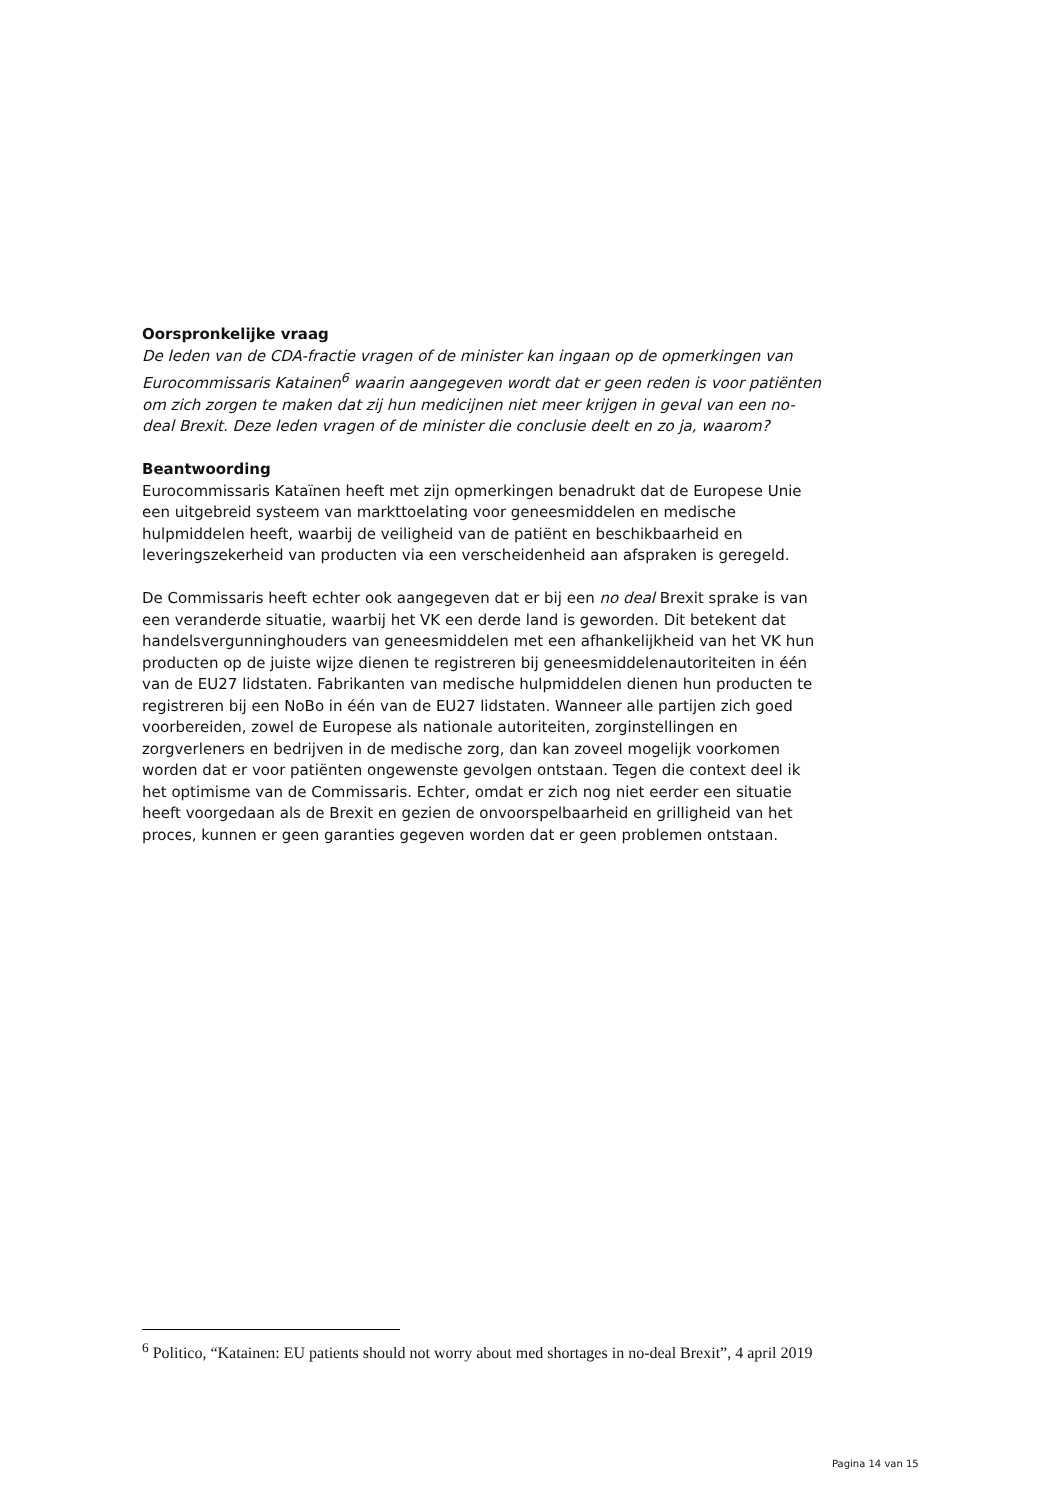Oorspronkelijke vraag
De leden van de CDA-fractie vragen of de minister kan ingaan op de opmerkingen van Eurocommissaris Katainen<sup>6</sup> waarin aangegeven wordt dat er geen reden is voor patiënten om zich zorgen te maken dat zij hun medicijnen niet meer krijgen in geval van een no-deal Brexit. Deze leden vragen of de minister die conclusie deelt en zo ja, waarom?
Beantwoording
Eurocommissaris Kataïnen heeft met zijn opmerkingen benadrukt dat de Europese Unie een uitgebreid systeem van markttoelating voor geneesmiddelen en medische hulpmiddelen heeft, waarbij de veiligheid van de patiënt en beschikbaarheid en leveringszekerheid van producten via een verscheidenheid aan afspraken is geregeld.
De Commissaris heeft echter ook aangegeven dat er bij een no deal Brexit sprake is van een veranderde situatie, waarbij het VK een derde land is geworden. Dit betekent dat handelsvergunninghouders van geneesmiddelen met een afhankelijkheid van het VK hun producten op de juiste wijze dienen te registreren bij geneesmiddelenautoriteiten in één van de EU27 lidstaten. Fabrikanten van medische hulpmiddelen dienen hun producten te registreren bij een NoBo in één van de EU27 lidstaten. Wanneer alle partijen zich goed voorbereiden, zowel de Europese als nationale autoriteiten, zorginstellingen en zorgverleners en bedrijven in de medische zorg, dan kan zoveel mogelijk voorkomen worden dat er voor patiënten ongewenste gevolgen ontstaan. Tegen die context deel ik het optimisme van de Commissaris. Echter, omdat er zich nog niet eerder een situatie heeft voorgedaan als de Brexit en gezien de onvoorspelbaarheid en grilligheid van het proces, kunnen er geen garanties gegeven worden dat er geen problemen ontstaan.
<sup>6</sup> Politico, “Katainen: EU patients should not worry about med shortages in no-deal Brexit”, 4 april 2019
Pagina 14 van 15